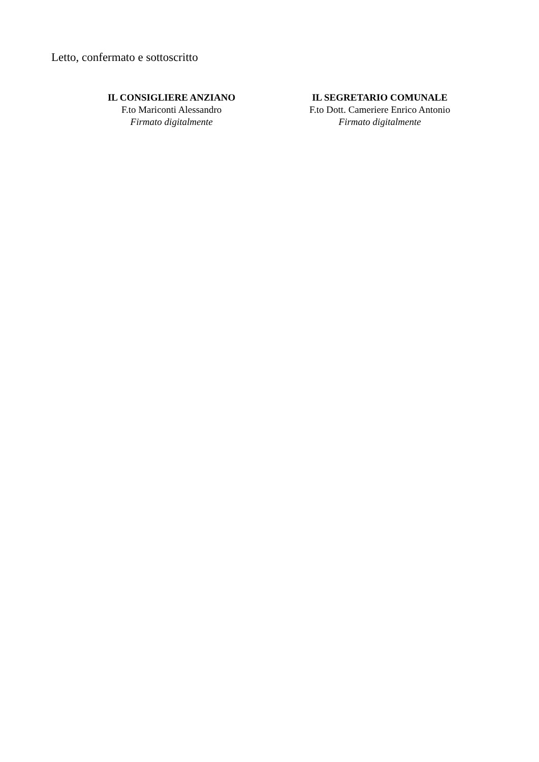Letto, confermato e sottoscritto
IL CONSIGLIERE ANZIANO
F.to Mariconti Alessandro
Firmato digitalmente
IL SEGRETARIO COMUNALE
F.to Dott. Cameriere Enrico Antonio
Firmato digitalmente